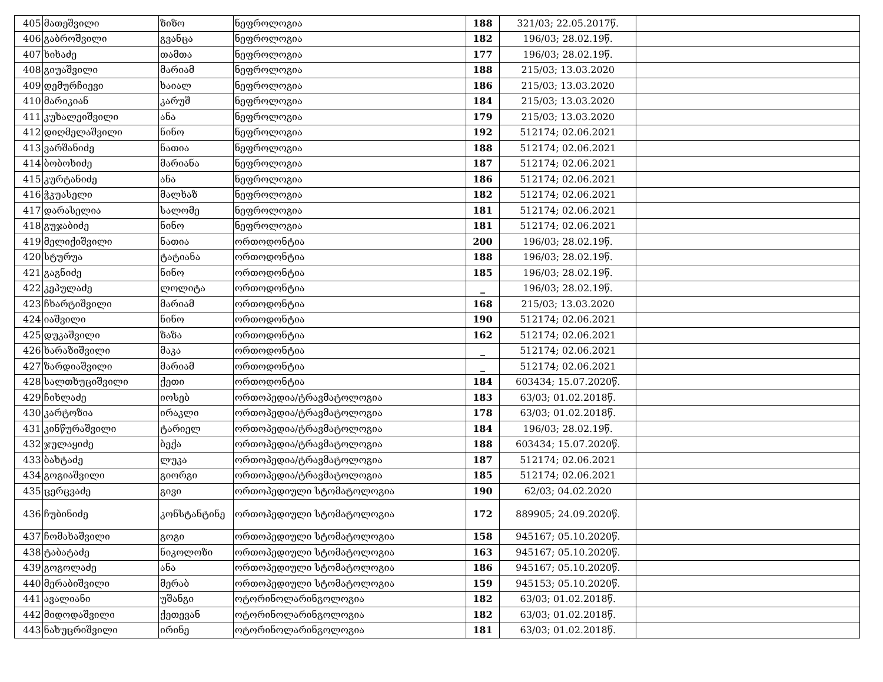| 405 | მათეშვილი | ზიზო | ნეფროლოგია | 188 | 321/03; 22.05.2017წ. | |
| 406 | გაბროშვილი | გვანცა | ნეფროლოგია | 182 | 196/03; 28.02.19წ. | |
| 407 | ხიხაძე | თამთა | ნეფროლოგია | 177 | 196/03; 28.02.19წ. | |
| 408 | გიუაშვილი | მარიამ | ნეფროლოგია | 188 | 215/03; 13.03.2020 | |
| 409 | დემურჩიევი | ხაიალ | ნეფროლოგია | 186 | 215/03; 13.03.2020 | |
| 410 | მარიკიან | კარუშ | ნეფროლოგია | 184 | 215/03; 13.03.2020 | |
| 411 | კუხალეიშვილი | ანა | ნეფროლოგია | 179 | 215/03; 13.03.2020 | |
| 412 | დიღმელაშვილი | ნინო | ნეფროლოგია | 192 | 512174; 02.06.2021 | |
| 413 | ვარშანიძე | ნათია | ნეფროლოგია | 188 | 512174; 02.06.2021 | |
| 414 | ბობოხიძე | მარიანა | ნეფროლოგია | 187 | 512174; 02.06.2021 | |
| 415 | კურტანიძე | ანა | ნეფროლოგია | 186 | 512174; 02.06.2021 | |
| 416 | ჭკუასელი | მალხაზ | ნეფროლოგია | 182 | 512174; 02.06.2021 | |
| 417 | დარასელია | სალომე | ნეფროლოგია | 181 | 512174; 02.06.2021 | |
| 418 | გუჯაბიძე | ნინო | ნეფროლოგია | 181 | 512174; 02.06.2021 | |
| 419 | მელიქიშვილი | ნათია | ორთოდონტია | 200 | 196/03; 28.02.19წ. | |
| 420 | სტურუა | ტატიანა | ორთოდონტია | 188 | 196/03; 28.02.19წ. | |
| 421 | გაგნიძე | ნინო | ორთოდონტია | 185 | 196/03; 28.02.19წ. | |
| 422 | კეპულაძე | ლოლიტა | ორთოდონტია | _ | 196/03; 28.02.19წ. | |
| 423 | ჩხარტიშვილი | მარიამ | ორთოდონტია | 168 | 215/03; 13.03.2020 | |
| 424 | იაშვილი | ნინო | ორთოდონტია | 190 | 512174; 02.06.2021 | |
| 425 | დუკაშვილი | ზაზა | ორთოდონტია | 162 | 512174; 02.06.2021 | |
| 426 | ხარაზიშვილი | მაკა | ორთოდონტია | _ | 512174; 02.06.2021 | |
| 427 | ზარდიაშვილი | მარიამ | ორთოდონტია | _ | 512174; 02.06.2021 | |
| 428 | სალთხუციშვილი | ქეთი | ორთოდონტია | 184 | 603434; 15.07.2020წ. | |
| 429 | ჩიხლაძე | იოსებ | ორთოპედია/ტრავმატოლოგია | 183 | 63/03; 01.02.2018წ. | |
| 430 | კარტოზია | ირაკლი | ორთოპედია/ტრავმატოლოგია | 178 | 63/03; 01.02.2018წ. | |
| 431 | კინწურაშვილი | ტარიელ | ორთოპედია/ტრავმატოლოგია | 184 | 196/03; 28.02.19წ. | |
| 432 | ჯულაყიძე | ბექა | ორთოპედია/ტრავმატოლოგია | 188 | 603434; 15.07.2020წ. | |
| 433 | ბახტაძე | ლუკა | ორთოპედია/ტრავმატოლოგია | 187 | 512174; 02.06.2021 | |
| 434 | გოგიაშვილი | გიორგი | ორთოპედია/ტრავმატოლოგია | 185 | 512174; 02.06.2021 | |
| 435 | ცერცვაძე | გივი | ორთოპედიული სტომატოლოგია | 190 | 62/03; 04.02.2020 | |
| 436 | ჩუბინიძე | კონსტანტინე | ორთოპედიული სტომატოლოგია | 172 | 889905; 24.09.2020წ. | |
| 437 | ჩომახაშვილი | გოგი | ორთოპედიული სტომატოლოგია | 158 | 945167; 05.10.2020წ. | |
| 438 | ტაბატაძე | ნიკოლოზი | ორთოპედიული სტომატოლოგია | 163 | 945167; 05.10.2020წ. | |
| 439 | გოგოლაძე | ანა | ორთოპედიული სტომატოლოგია | 186 | 945167; 05.10.2020წ. | |
| 440 | მერაბიშვილი | მერაბ | ორთოპედიული სტომატოლოგია | 159 | 945153; 05.10.2020წ. | |
| 441 | ავალიანი | უშანგი | ოტორინოლარინგოლოგია | 182 | 63/03; 01.02.2018წ. | |
| 442 | მიდოდაშვილი | ქეთევან | ოტორინოლარინგოლოგია | 182 | 63/03; 01.02.2018წ. | |
| 443 | ნახუცრიშვილი | ირინე | ოტორინოლარინგოლოგია | 181 | 63/03; 01.02.2018წ. | |